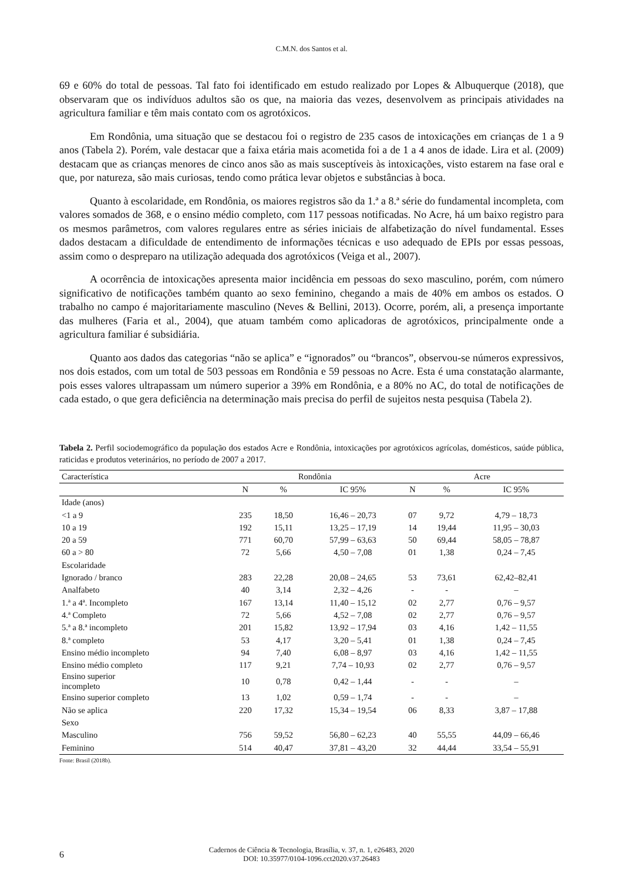C.M.N. dos Santos et al.
69 e 60% do total de pessoas. Tal fato foi identificado em estudo realizado por Lopes & Albuquerque (2018), que observaram que os indivíduos adultos são os que, na maioria das vezes, desenvolvem as principais atividades na agricultura familiar e têm mais contato com os agrotóxicos.
Em Rondônia, uma situação que se destacou foi o registro de 235 casos de intoxicações em crianças de 1 a 9 anos (Tabela 2). Porém, vale destacar que a faixa etária mais acometida foi a de 1 a 4 anos de idade. Lira et al. (2009) destacam que as crianças menores de cinco anos são as mais susceptíveis às intoxicações, visto estarem na fase oral e que, por natureza, são mais curiosas, tendo como prática levar objetos e substâncias à boca.
Quanto à escolaridade, em Rondônia, os maiores registros são da 1.ª a 8.ª série do fundamental incompleta, com valores somados de 368, e o ensino médio completo, com 117 pessoas notificadas. No Acre, há um baixo registro para os mesmos parâmetros, com valores regulares entre as séries iniciais de alfabetização do nível fundamental. Esses dados destacam a dificuldade de entendimento de informações técnicas e uso adequado de EPIs por essas pessoas, assim como o despreparo na utilização adequada dos agrotóxicos (Veiga et al., 2007).
A ocorrência de intoxicações apresenta maior incidência em pessoas do sexo masculino, porém, com número significativo de notificações também quanto ao sexo feminino, chegando a mais de 40% em ambos os estados. O trabalho no campo é majoritariamente masculino (Neves & Bellini, 2013). Ocorre, porém, ali, a presença importante das mulheres (Faria et al., 2004), que atuam também como aplicadoras de agrotóxicos, principalmente onde a agricultura familiar é subsidiária.
Quanto aos dados das categorias “não se aplica” e “ignorados” ou “brancos”, observou-se números expressivos, nos dois estados, com um total de 503 pessoas em Rondônia e 59 pessoas no Acre. Esta é uma constatação alarmante, pois esses valores ultrapassam um número superior a 39% em Rondônia, e a 80% no AC, do total de notificações de cada estado, o que gera deficiência na determinação mais precisa do perfil de sujeitos nesta pesquisa (Tabela 2).
Tabela 2. Perfil sociodemográfico da população dos estados Acre e Rondônia, intoxicações por agrotóxicos agrícolas, domésticos, saúde pública, raticidas e produtos veterinários, no período de 2007 a 2017.
| Característica | Rondônia | | | Acre | | |
| --- | --- | --- | --- | --- | --- | --- |
| | N | % | IC 95% | N | % | IC 95% |
| Idade (anos) | | | | | | |
| <1 a 9 | 235 | 18,50 | 16,46 – 20,73 | 07 | 9,72 | 4,79 – 18,73 |
| 10 a 19 | 192 | 15,11 | 13,25 – 17,19 | 14 | 19,44 | 11,95 – 30,03 |
| 20 a 59 | 771 | 60,70 | 57,99 – 63,63 | 50 | 69,44 | 58,05 – 78,87 |
| 60 a > 80 | 72 | 5,66 | 4,50 – 7,08 | 01 | 1,38 | 0,24 – 7,45 |
| Escolaridade | | | | | | |
| Ignorado / branco | 283 | 22,28 | 20,08 – 24,65 | 53 | 73,61 | 62,42–82,41 |
| Analfabeto | 40 | 3,14 | 2,32 – 4,26 | - | - | – |
| 1.ª a 4ª. Incompleto | 167 | 13,14 | 11,40 – 15,12 | 02 | 2,77 | 0,76 – 9,57 |
| 4.ª Completo | 72 | 5,66 | 4,52 – 7,08 | 02 | 2,77 | 0,76 – 9,57 |
| 5.ª a 8.ª incompleto | 201 | 15,82 | 13,92 – 17,94 | 03 | 4,16 | 1,42 – 11,55 |
| 8.ª completo | 53 | 4,17 | 3,20 – 5,41 | 01 | 1,38 | 0,24 – 7,45 |
| Ensino médio incompleto | 94 | 7,40 | 6,08 – 8,97 | 03 | 4,16 | 1,42 – 11,55 |
| Ensino médio completo | 117 | 9,21 | 7,74 – 10,93 | 02 | 2,77 | 0,76 – 9,57 |
| Ensino superior incompleto | 10 | 0,78 | 0,42 – 1,44 | - | - | – |
| Ensino superior completo | 13 | 1,02 | 0,59 – 1,74 | - | - | – |
| Não se aplica | 220 | 17,32 | 15,34 – 19,54 | 06 | 8,33 | 3,87 – 17,88 |
| Sexo | | | | | | |
| Masculino | 756 | 59,52 | 56,80 – 62,23 | 40 | 55,55 | 44,09 – 66,46 |
| Feminino | 514 | 40,47 | 37,81 – 43,20 | 32 | 44,44 | 33,54 – 55,91 |
Fonte: Brasil (2018b).
6 Cadernos de Ciência & Tecnologia, Brasília, v. 37, n. 1, e26483, 2020
DOI: 10.35977/0104-1096.cct2020.v37.26483